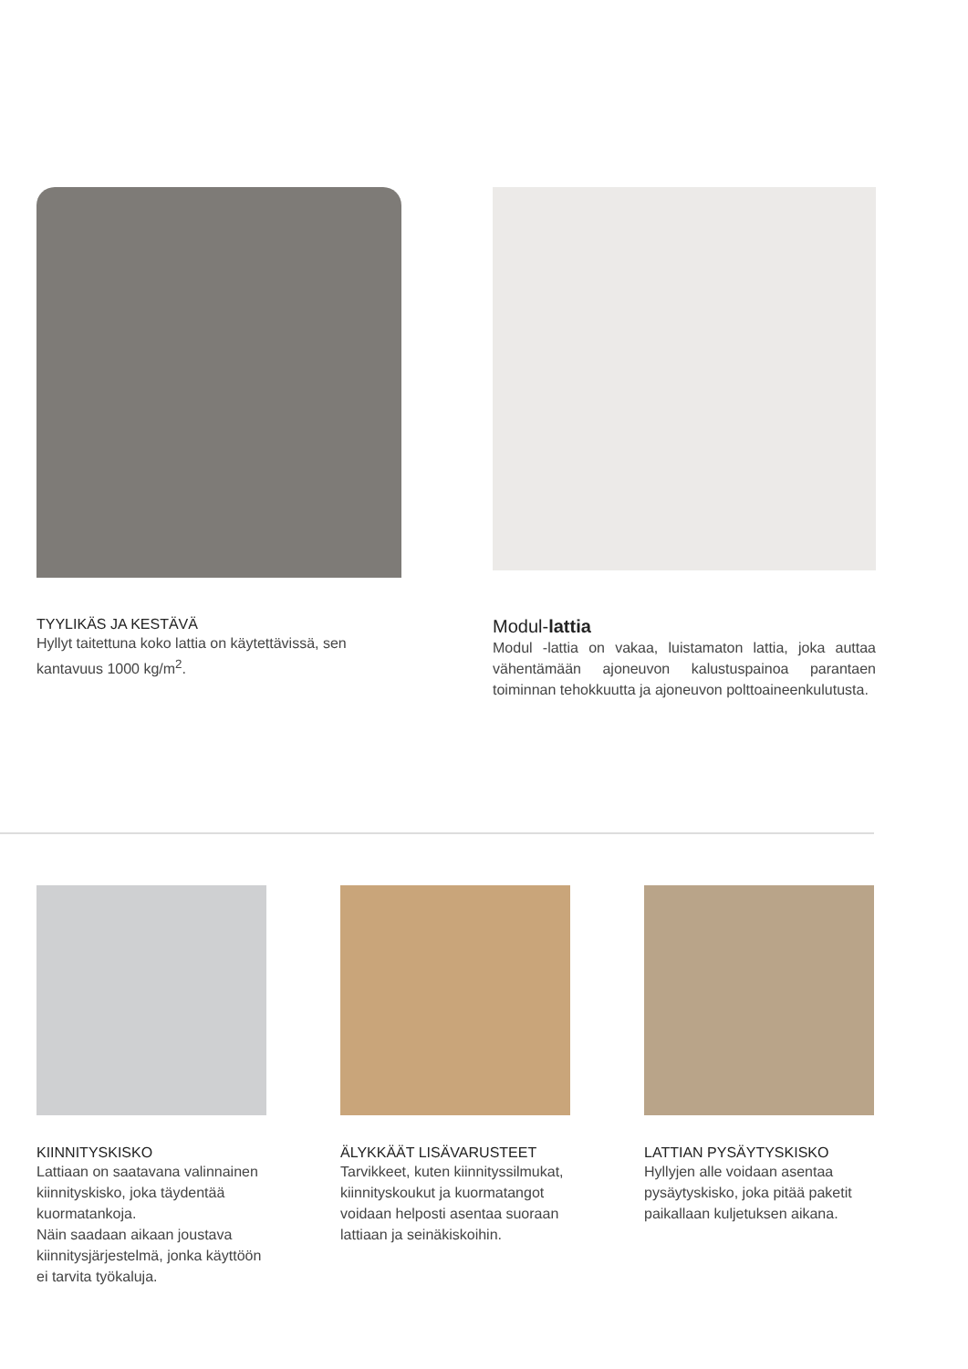TYYLIKÄS JA KESTÄVÄ
Hyllyt taitettuna koko lattia on käytettävissä, sen kantavuus 1000 kg/m<sup>2</sup>.
Modul-lattia
Modul -lattia on vakaa, luistamaton lattia, joka auttaa vähentämään ajoneuvon kalustuspainoa parantaen toiminnan tehokkuutta ja ajoneuvon polttoaineenkulutusta.
KIINNITYSKISKO
Lattiaan on saatavana valinnainen kiinnityskisko, joka täydentää kuormatankoja.
Näin saadaan aikaan joustava kiinnitysjärjestelmä, jonka käyttöön ei tarvita työkaluja.
ÄLYKKÄÄT LISÄVARUSTEET
Tarvikkeet, kuten kiinnityssilmukat, kiinnityskoukut ja kuormatangot voidaan helposti asentaa suoraan lattiaan ja seinäkiskoihin.
LATTIAN PYSÄYTYSKISKO
Hyllyjen alle voidaan asentaa pysäytyskisko, joka pitää paketit paikallaan kuljetuksen aikana.